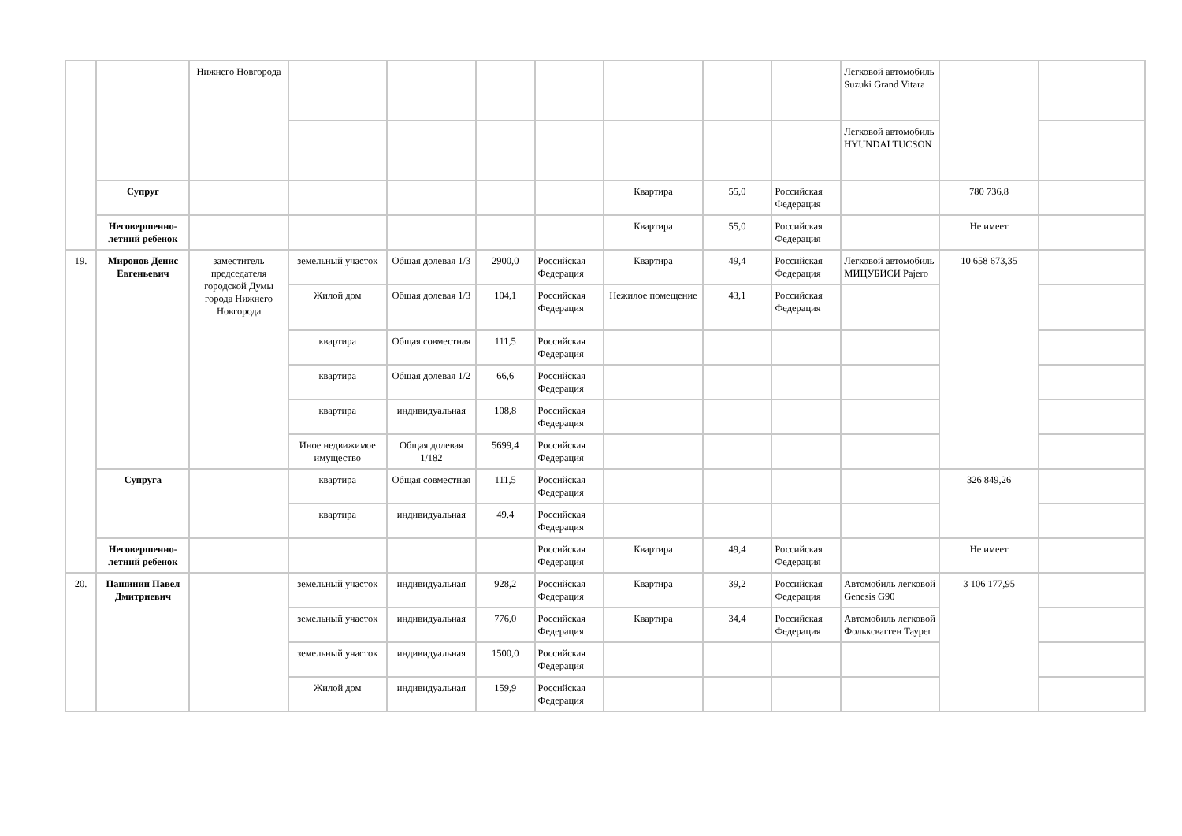| | | Нижнего Новгорода | | | | | | | | Легковой автомобиль Suzuki Grand Vitara | | |
| | | | | | | | | | | Легковой автомобиль HYUNDAI TUCSON | | |
| | Супруг | | | | | | Квартира | 55,0 | Российская Федерация | | 780 736,8 | |
| | Несовершенно-летний ребенок | | | | | | Квартира | 55,0 | Российская Федерация | | Не имеет | |
| 19. | Миронов Денис Евгеньевич | заместитель председателя городской Думы города Нижнего Новгорода | земельный участок | Общая долевая 1/3 | 2900,0 | Российская Федерация | Квартира | 49,4 | Российская Федерация | Легковой автомобиль МИЦУБИСИ Pajero | 10 658 673,35 | |
| | | | Жилой дом | Общая долевая 1/3 | 104,1 | Российская Федерация | Нежилое помещение | 43,1 | Российская Федерация | | | |
| | | | квартира | Общая совместная | 111,5 | Российская Федерация | | | | | | |
| | | | квартира | Общая долевая 1/2 | 66,6 | Российская Федерация | | | | | | |
| | | | квартира | индивидуальная | 108,8 | Российская Федерация | | | | | | |
| | | | Иное недвижимое имущество | Общая долевая 1/182 | 5699,4 | Российская Федерация | | | | | | |
| | Супруга | | квартира | Общая совместная | 111,5 | Российская Федерация | | | | | 326 849,26 | |
| | | | квартира | индивидуальная | 49,4 | Российская Федерация | | | | | | |
| | Несовершенно-летний ребенок | | | | | Российская Федерация | Квартира | 49,4 | Российская Федерация | | Не имеет | |
| 20. | Пашинин Павел Дмитриевич | | земельный участок | индивидуальная | 928,2 | Российская Федерация | Квартира | 39,2 | Российская Федерация | Автомобиль легковой Genesis G90 | 3 106 177,95 | |
| | | | земельный участок | индивидуальная | 776,0 | Российская Федерация | Квартира | 34,4 | Российская Федерация | Автомобиль легковой Фольксвагген Тауреr | | |
| | | | земельный участок | индивидуальная | 1500,0 | Российская Федерация | | | | | | |
| | | | Жилой дом | индивидуальная | 159,9 | Российская Федерация | | | | | | |